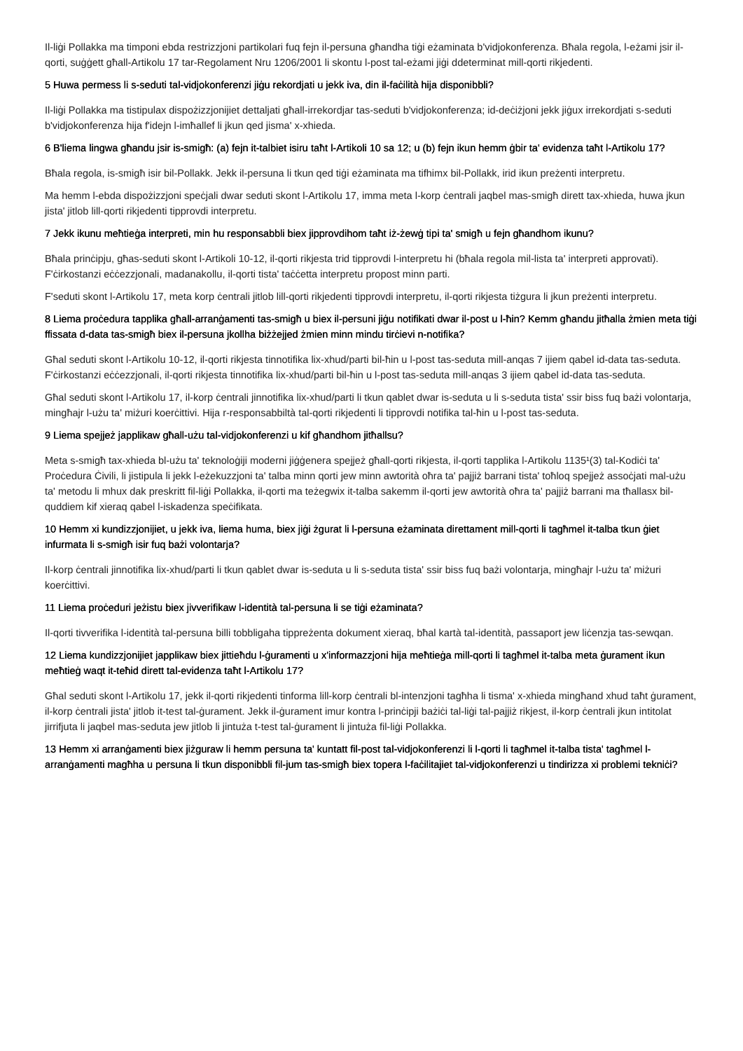Il-liġi Pollakka ma timponi ebda restrizzjoni partikolari fuq fejn il-persuna għandha tiġi eżaminata b'vidjokonferenza. Bħala regola, l-eżami jsir il-qorti, suġġett għall-Artikolu 17 tar-Regolament Nru 1206/2001 li skontu l-post tal-eżami jiġi ddeterminat mill-qorti rikjedenti.
5 Huwa permess li s-seduti tal-vidjokonferenzi jiġu rekordjati u jekk iva, din il-faċilità hija disponibbli?
Il-liġi Pollakka ma tistipulax dispożizzjonijiet dettaljati għall-irrekordjar tas-seduti b'vidjokonferenza; id-deċiżjoni jekk jiġux irrekordjati s-seduti b'vidjokonferenza hija f'idejn l-imħallef li jkun qed jisma' x-xhieda.
6 B'liema lingwa għandu jsir is-smigħ: (a) fejn it-talbiet isiru taħt l-Artikoli 10 sa 12; u (b) fejn ikun hemm ġbir ta' evidenza taħt l-Artikolu 17?
Bħala regola, is-smigħ isir bil-Pollakk. Jekk il-persuna li tkun qed tiġi eżaminata ma tifhimx bil-Pollakk, irid ikun preżenti interpretu.
Ma hemm l-ebda dispożizzjoni speċjali dwar seduti skont l-Artikolu 17, imma meta l-korp ċentrali jaqbel mas-smigħ dirett tax-xhieda, huwa jkun jista' jitlob lill-qorti rikjedenti tipprovdi interpretu.
7 Jekk ikunu meħtieġa interpreti, min hu responsabbli biex jipprovdihom taħt iż-żewġ tipi ta' smigħ u fejn għandhom ikunu?
Bħala prinċipju, għas-seduti skont l-Artikoli 10-12, il-qorti rikjesta trid tipprovdi l-interpretu hi (bħala regola mil-lista ta' interpreti approvati). F'ċirkostanzi eċċezzjonali, madanakollu, il-qorti tista' taċċetta interpretu propost minn parti.
F'seduti skont l-Artikolu 17, meta korp ċentrali jitlob lill-qorti rikjedenti tipprovdi interpretu, il-qorti rikjesta tiżgura li jkun preżenti interpretu.
8 Liema proċedura tapplika għall-arranġamenti tas-smigħ u biex il-persuni jiġu notifikati dwar il-post u l-ħin? Kemm għandu jitħalla żmien meta tiġi ffissata d-data tas-smigħ biex il-persuna jkollha biżżejjed żmien minn mindu tirċievi n-notifika?
Għal seduti skont l-Artikolu 10-12, il-qorti rikjesta tinnotifika lix-xhud/parti bil-ħin u l-post tas-seduta mill-anqas 7 ijiem qabel id-data tas-seduta. F'ċirkostanzi eċċezzjonali, il-qorti rikjesta tinnotifika lix-xhud/parti bil-ħin u l-post tas-seduta mill-anqas 3 ijiem qabel id-data tas-seduta.
Għal seduti skont l-Artikolu 17, il-korp ċentrali jinnotifika lix-xhud/parti li tkun qablet dwar is-seduta u li s-seduta tista' ssir biss fuq bażi volontarja, mingħajr l-użu ta' miżuri koerċittivi. Hija r-responsabbiltà tal-qorti rikjedenti li tipprovdi notifika tal-ħin u l-post tas-seduta.
9 Liema spejjeż japplikaw għall-użu tal-vidjokonferenzi u kif għandhom jitħallsu?
Meta s-smigħ tax-xhieda bl-użu ta' teknoloġiji moderni jiġġenera spejjeż għall-qorti rikjesta, il-qorti tapplika l-Artikolu 1135¹(3) tal-Kodiċi ta' Proċedura Ċivili, li jistipula li jekk l-eżekuzzjoni ta' talba minn qorti jew minn awtorità oħra ta' pajjiż barrani tista' toħloq spejjeż assoċjati mal-użu ta' metodu li mhux dak preskritt fil-liġi Pollakka, il-qorti ma teżegwix it-talba sakemm il-qorti jew awtorità oħra ta' pajjiż barrani ma tħallasx bil-quddiem kif xieraq qabel l-iskadenza speċifikata.
10 Hemm xi kundizzjonijiet, u jekk iva, liema huma, biex jiġi żgurat li l-persuna eżaminata direttament mill-qorti li tagħmel it-talba tkun ġiet infurmata li s-smigħ isir fuq bażi volontarja?
Il-korp ċentrali jinnotifika lix-xhud/parti li tkun qablet dwar is-seduta u li s-seduta tista' ssir biss fuq bażi volontarja, mingħajr l-użu ta' miżuri koerċittivi.
11 Liema proċeduri jeżistu biex jivverifikaw l-identità tal-persuna li se tiġi eżaminata?
Il-qorti tivverifika l-identità tal-persuna billi tobbligaha tippreżenta dokument xieraq, bħal kartà tal-identità, passaport jew liċenzja tas-sewqan.
12 Liema kundizzjonijiet japplikaw biex jittieħdu l-ġuramenti u x'informazzjoni hija meħtieġa mill-qorti li tagħmel it-talba meta ġurament ikun meħtieġ waqt it-teħid dirett tal-evidenza taħt l-Artikolu 17?
Għal seduti skont l-Artikolu 17, jekk il-qorti rikjedenti tinforma lill-korp ċentrali bl-intenzjoni tagħha li tisma' x-xhieda mingħand xhud taħt ġurament, il-korp ċentrali jista' jitlob it-test tal-ġurament. Jekk il-ġurament imur kontra l-prinċipji bażiċi tal-liġi tal-pajjiż rikjest, il-korp ċentrali jkun intitolat jirrifjuta li jaqbel mas-seduta jew jitlob li jintuża t-test tal-ġurament li jintuża fil-liġi Pollakka.
13 Hemm xi arranġamenti biex jiżguraw li hemm persuna ta' kuntatt fil-post tal-vidjokonferenzi li l-qorti li tagħmel it-talba tista' tagħmel l-arranġamenti magħha u persuna li tkun disponibbli fil-jum tas-smigħ biex topera l-faċilitajiet tal-vidjokonferenzi u tindirizza xi problemi tekniċi?